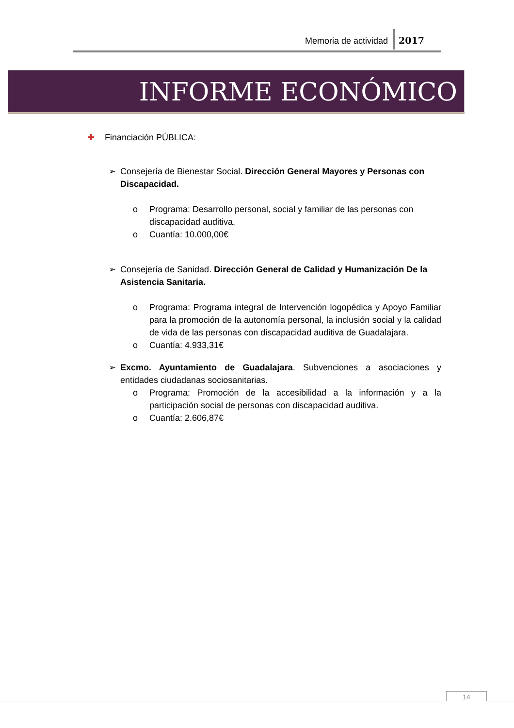Memoria de actividad 2017
INFORME ECONÓMICO
✚ Financiación PÚBLICA:
➢ Consejería de Bienestar Social. Dirección General Mayores y Personas con Discapacidad.
o Programa: Desarrollo personal, social y familiar de las personas con discapacidad auditiva.
o Cuantía: 10.000,00€
➢ Consejería de Sanidad. Dirección General de Calidad y Humanización De la Asistencia Sanitaria.
o Programa: Programa integral de Intervención logopédica y Apoyo Familiar para la promoción de la autonomía personal, la inclusión social y la calidad de vida de las personas con discapacidad auditiva de Guadalajara.
o Cuantía: 4.933,31€
➢ Excmo. Ayuntamiento de Guadalajara. Subvenciones a asociaciones y entidades ciudadanas sociosanitarias.
o Programa: Promoción de la accesibilidad a la información y a la participación social de personas con discapacidad auditiva.
o Cuantía: 2.606,87€
14